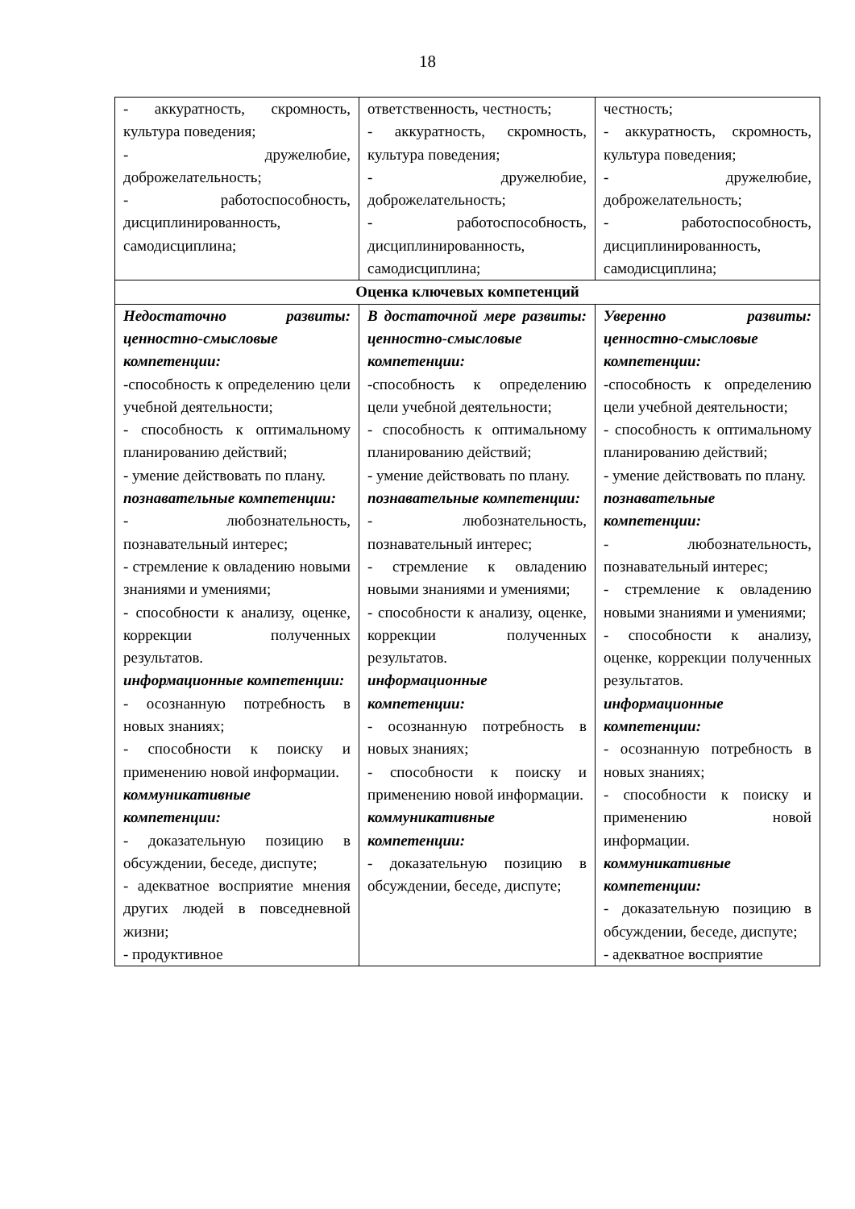18
| - аккуратность, скромность, культура поведения; - дружелюбие, доброжелательность; - работоспособность, дисциплинированность, самодисциплина; | ответственность, честность; - аккуратность, скромность, культура поведения; - дружелюбие, доброжелательность; - работоспособность, дисциплинированность, самодисциплина; | честность; - аккуратность, скромность, культура поведения; - дружелюбие, доброжелательность; - работоспособность, дисциплинированность, самодисциплина; |
| Оценка ключевых компетенций | | |
| Недостаточно развиты: ценностно-смысловые компетенции: -способность к определению цели учебной деятельности; - способность к оптимальному планированию действий; - умение действовать по плану. познавательные компетенции: - любознательность, познавательный интерес; - стремление к овладению новыми знаниями и умениями; - способности к анализу, оценке, коррекции полученных результатов. информационные компетенции: - осознанную потребность в новых знаниях; - способности к поиску и применению новой информации. коммуникативные компетенции: - доказательную позицию в обсуждении, беседе, диспуте; - адекватное восприятие мнения других людей в повседневной жизни; - продуктивное | В достаточной мере развиты: ценностно-смысловые компетенции: -способность к определению цели учебной деятельности; - способность к оптимальному планированию действий; - умение действовать по плану. познавательные компетенции: - любознательность, познавательный интерес; - стремление к овладению новыми знаниями и умениями; - способности к анализу, оценке, коррекции полученных результатов. информационные компетенции: - осознанную потребность в новых знаниях; - способности к поиску и применению новой информации. коммуникативные компетенции: - доказательную позицию в обсуждении, беседе, диспуте; | Уверенно развиты: ценностно-смысловые компетенции: -способность к определению цели учебной деятельности; - способность к оптимальному планированию действий; - умение действовать по плану. познавательные компетенции: - любознательность, познавательный интерес; - стремление к овладению новыми знаниями и умениями; - способности к анализу, оценке, коррекции полученных результатов. информационные компетенции: - осознанную потребность в новых знаниях; - способности к поиску и применению новой информации. коммуникативные компетенции: - доказательную позицию в обсуждении, беседе, диспуте; - адекватное восприятие |